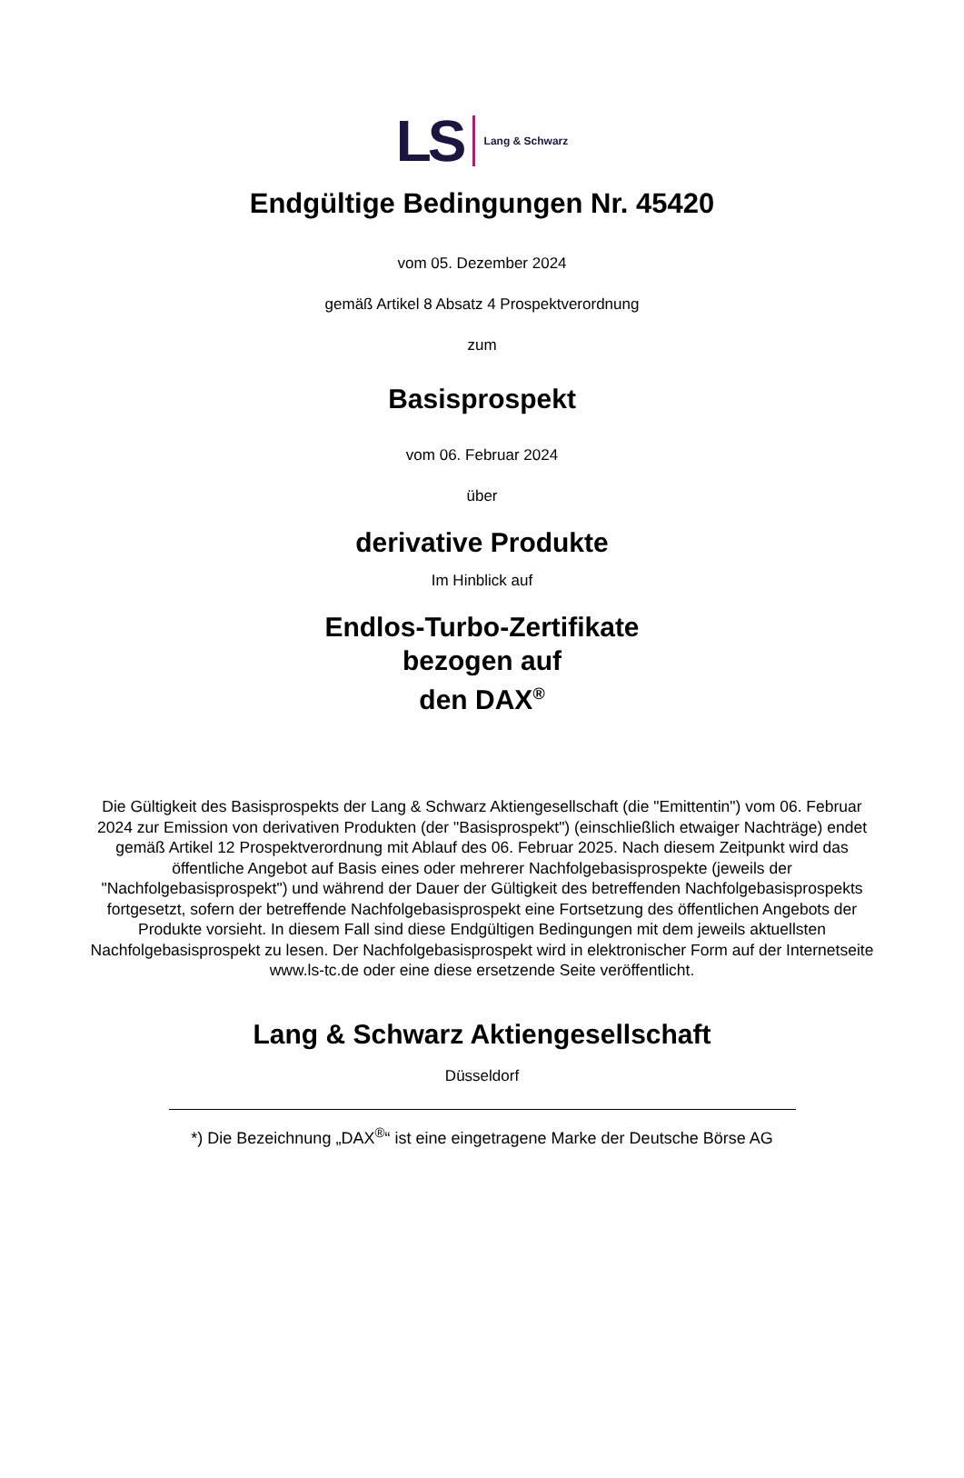LS Lang & Schwarz
Endgültige Bedingungen Nr. 45420
vom 05. Dezember 2024
gemäß Artikel 8 Absatz 4 Prospektverordnung
zum
Basisprospekt
vom 06. Februar 2024
über
derivative Produkte
Im Hinblick auf
Endlos-Turbo-Zertifikate
bezogen auf
den DAX<sup>®</sup>
Die Gültigkeit des Basisprospekts der Lang & Schwarz Aktiengesellschaft (die "Emittentin") vom 06. Februar 2024 zur Emission von derivativen Produkten (der "Basisprospekt") (einschließlich etwaiger Nachträge) endet gemäß Artikel 12 Prospektverordnung mit Ablauf des 06. Februar 2025. Nach diesem Zeitpunkt wird das öffentliche Angebot auf Basis eines oder mehrerer Nachfolgebasisprospekte (jeweils der "Nachfolgebasisprospekt") und während der Dauer der Gültigkeit des betreffenden Nachfolgebasisprospekts fortgesetzt, sofern der betreffende Nachfolgebasisprospekt eine Fortsetzung des öffentlichen Angebots der Produkte vorsieht. In diesem Fall sind diese Endgültigen Bedingungen mit dem jeweils aktuellsten Nachfolgebasisprospekt zu lesen. Der Nachfolgebasisprospekt wird in elektronischer Form auf der Internetseite www.ls-tc.de oder eine diese ersetzende Seite veröffentlicht.
Lang & Schwarz Aktiengesellschaft
Düsseldorf
*) Die Bezeichnung „DAX<sup>®</sup>“ ist eine eingetragene Marke der Deutsche Börse AG